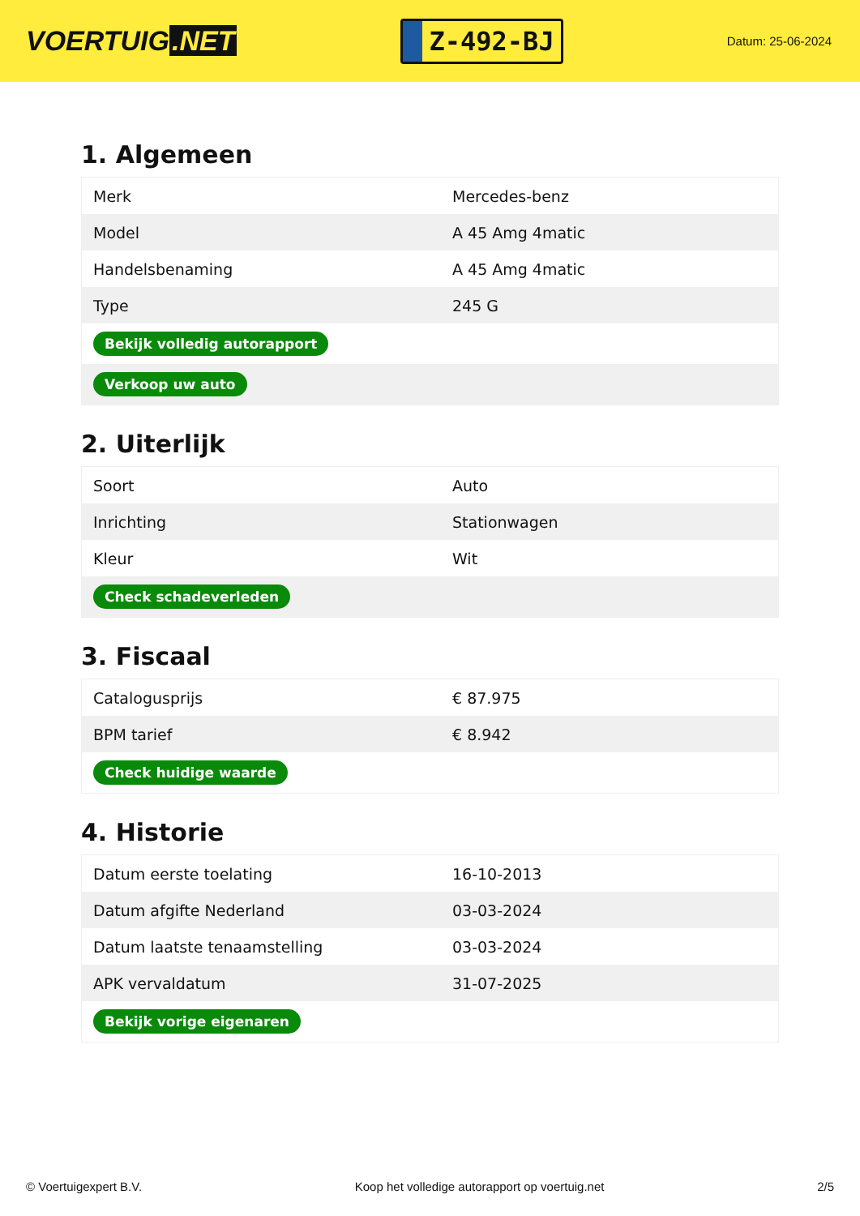VOERTUIG.NET
Z-492-BJ
Datum: 25-06-2024
1. Algemeen
| Merk | Mercedes-benz |
| Model | A 45 Amg 4matic |
| Handelsbenaming | A 45 Amg 4matic |
| Type | 245 G |
| Bekijk volledig autorapport | |
| Verkoop uw auto | |
2. Uiterlijk
| Soort | Auto |
| Inrichting | Stationwagen |
| Kleur | Wit |
| Check schadeverleden | |
3. Fiscaal
| Catalogusprijs | € 87.975 |
| BPM tarief | € 8.942 |
| Check huidige waarde | |
4. Historie
| Datum eerste toelating | 16-10-2013 |
| Datum afgifte Nederland | 03-03-2024 |
| Datum laatste tenaamstelling | 03-03-2024 |
| APK vervaldatum | 31-07-2025 |
| Bekijk vorige eigenaren | |
© Voertuigexpert B.V. Koop het volledige autorapport op voertuig.net 2/5